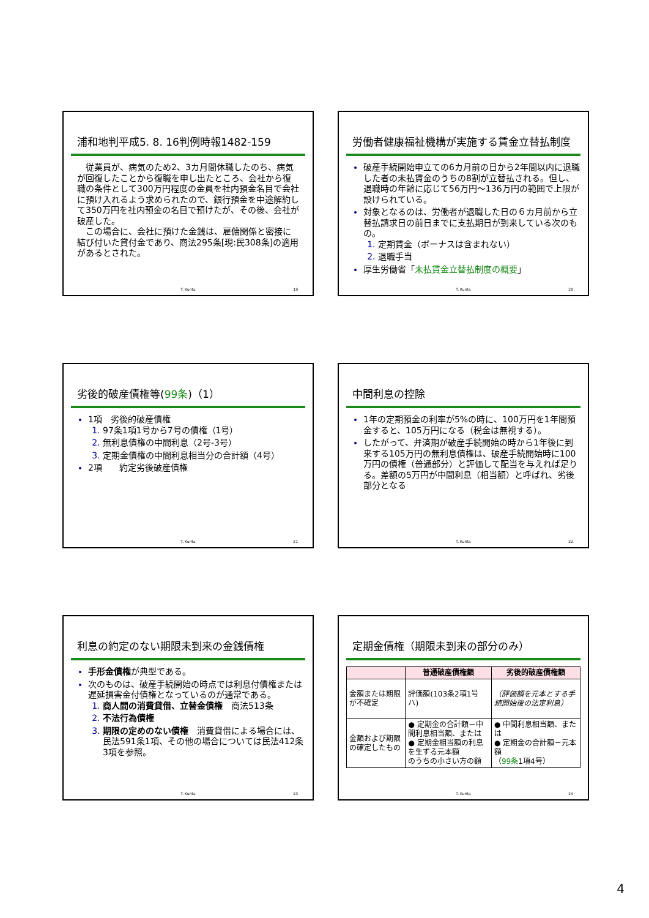浦和地判平成5. 8. 16判例時報1482-159
　従業員が、病気のため2、3カ月間休職したのち、病気が回復したことから復職を申し出たところ、会社から復職の条件として300万円程度の金員を社内預金名目で会社に預け入れるよう求められたので、銀行預金を中途解約して350万円を社内預金の名目で預けたが、その後、会社が破産した。
　この場合に、会社に預けた金銭は、雇傭関係と密接に結び付いた貸付金であり、商法295条[現:民308条]の適用があるとされた。
T. Kurita 19
労働者健康福祉機構が実施する賃金立替払制度
破産手続開始申立ての6カ月前の日から2年間以内に退職した者の未払賃金のうちの8割が立替払される。但し、退職時の年齢に応じて56万円～136万円の範囲で上限が設けられている。
対象となるのは、労働者が退職した日の６カ月前から立替払請求日の前日までに支払期日が到来している次のもの。
定期賃金（ボーナスは含まれない）
退職手当
厚生労働省「未払賃金立替払制度の概要」
T. Kurita 20
劣後的破産債権等(99条)（1）
1項　劣後的破産債権
97条1項1号から7号の債権（1号）
無利息債権の中間利息（2号-3号）
定期金債権の中間利息相当分の合計額（4号）
2項　　約定劣後破産債権
T. Kurita 21
中間利息の控除
1年の定期預金の利率が5%の時に、100万円を1年間預金すると、105万円になる（税金は無視する）。
したがって、弁済期が破産手続開始の時から1年後に到来する105万円の無利息債権は、破産手続開始時に100万円の債権（普通部分）と評価して配当を与えれば足りる。差額の5万円が中間利息（相当額）と呼ばれ、劣後部分となる
T. Kurita 22
利息の約定のない期限未到来の金銭債権
手形金債権が典型である。
次のものは、破産手続開始の時点では利息付債権または遅延損害金付債権となっているのが通常である。
商人間の消費貸借、立替金債権　商法513条
不法行為債権
期限の定めのない債権　消費貸借による場合には、民法591条1項、その他の場合については民法412条3項を参照。
T. Kurita 23
定期金債権（期限未到来の部分のみ）
| | 普通破産債権額 | 劣後的破産債権額 |
| --- | --- | --- |
| 金額または期限が不確定 | 評価額(103条2項1号ハ) | （評価額を元本とする手続開始後の法定利息） |
| 金額および期限の確定したもの | ● 定期金の合計額－中間利息相当額、または ● 定期金相当額の利息を生ずる元本額 のうちの小さい方の額 | ● 中間利息相当額、または ● 定期金の合計額－元本額 （ 99条 1項4号） |
T. Kurita 24
4